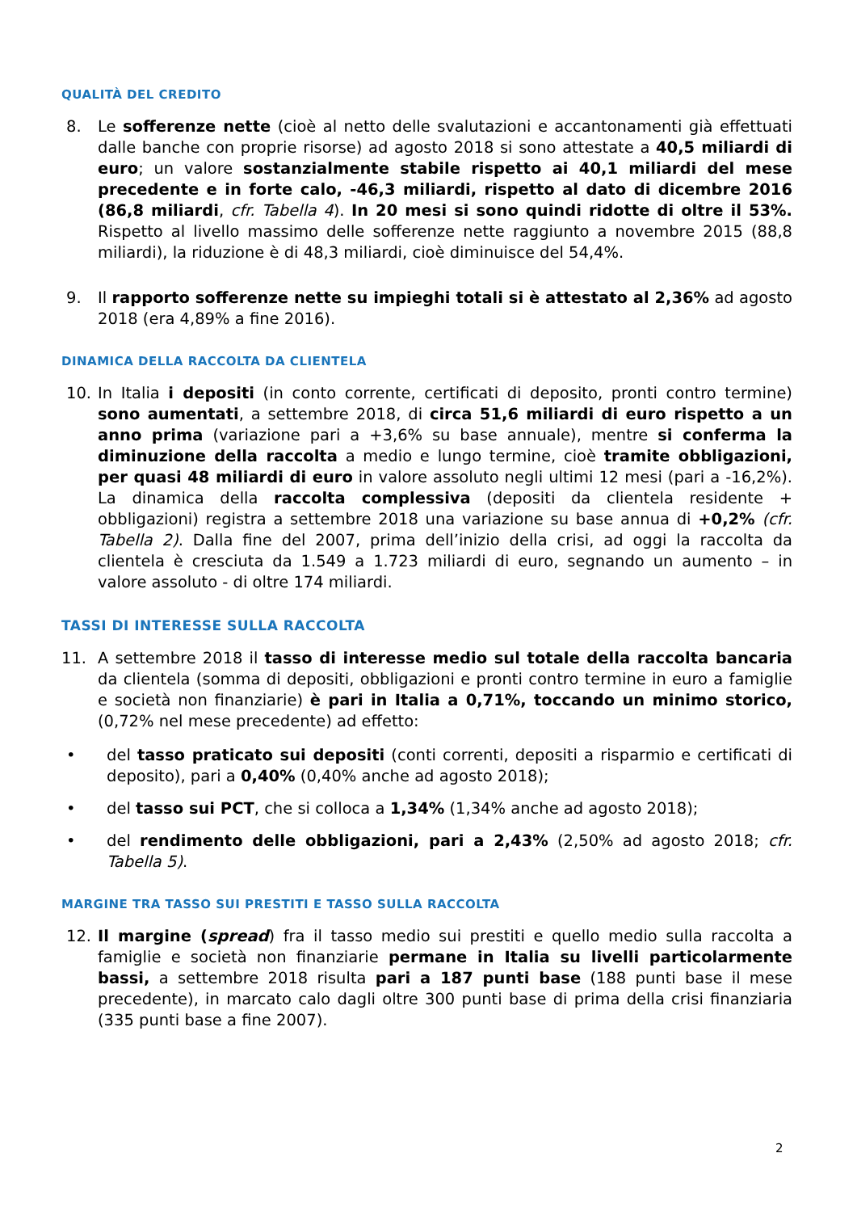QUALITÀ DEL CREDITO
8. Le sofferenze nette (cioè al netto delle svalutazioni e accantonamenti già effettuati dalle banche con proprie risorse) ad agosto 2018 si sono attestate a 40,5 miliardi di euro; un valore sostanzialmente stabile rispetto ai 40,1 miliardi del mese precedente e in forte calo, -46,3 miliardi, rispetto al dato di dicembre 2016 (86,8 miliardi, cfr. Tabella 4). In 20 mesi si sono quindi ridotte di oltre il 53%. Rispetto al livello massimo delle sofferenze nette raggiunto a novembre 2015 (88,8 miliardi), la riduzione è di 48,3 miliardi, cioè diminuisce del 54,4%.
9. Il rapporto sofferenze nette su impieghi totali si è attestato al 2,36% ad agosto 2018 (era 4,89% a fine 2016).
DINAMICA DELLA RACCOLTA DA CLIENTELA
10. In Italia i depositi (in conto corrente, certificati di deposito, pronti contro termine) sono aumentati, a settembre 2018, di circa 51,6 miliardi di euro rispetto a un anno prima (variazione pari a +3,6% su base annuale), mentre si conferma la diminuzione della raccolta a medio e lungo termine, cioè tramite obbligazioni, per quasi 48 miliardi di euro in valore assoluto negli ultimi 12 mesi (pari a -16,2%). La dinamica della raccolta complessiva (depositi da clientela residente + obbligazioni) registra a settembre 2018 una variazione su base annua di +0,2% (cfr. Tabella 2). Dalla fine del 2007, prima dell’inizio della crisi, ad oggi la raccolta da clientela è cresciuta da 1.549 a 1.723 miliardi di euro, segnando un aumento – in valore assoluto - di oltre 174 miliardi.
TASSI DI INTERESSE SULLA RACCOLTA
11. A settembre 2018 il tasso di interesse medio sul totale della raccolta bancaria da clientela (somma di depositi, obbligazioni e pronti contro termine in euro a famiglie e società non finanziarie) è pari in Italia a 0,71%, toccando un minimo storico, (0,72% nel mese precedente) ad effetto:
• del tasso praticato sui depositi (conti correnti, depositi a risparmio e certificati di deposito), pari a 0,40% (0,40% anche ad agosto 2018);
• del tasso sui PCT, che si colloca a 1,34% (1,34% anche ad agosto 2018);
• del rendimento delle obbligazioni, pari a 2,43% (2,50% ad agosto 2018; cfr. Tabella 5).
MARGINE TRA TASSO SUI PRESTITI E TASSO SULLA RACCOLTA
12. Il margine (spread) fra il tasso medio sui prestiti e quello medio sulla raccolta a famiglie e società non finanziarie permane in Italia su livelli particolarmente bassi, a settembre 2018 risulta pari a 187 punti base (188 punti base il mese precedente), in marcato calo dagli oltre 300 punti base di prima della crisi finanziaria (335 punti base a fine 2007).
2